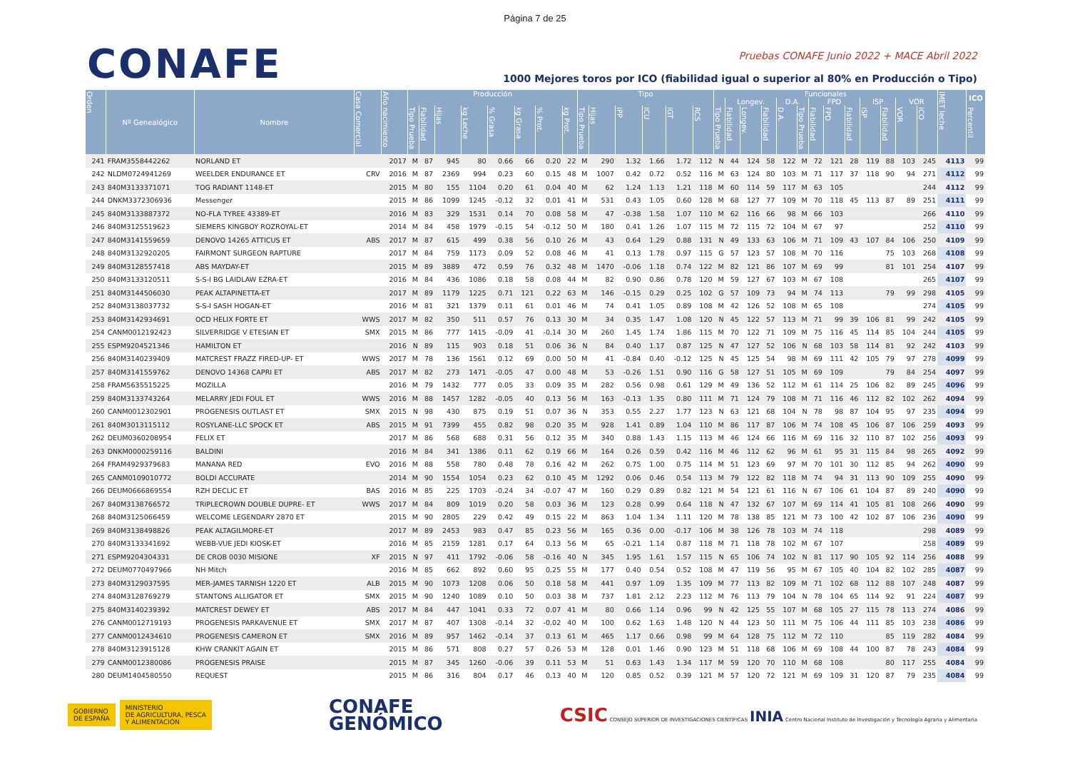Página 7 de 25
CONAFE
Pruebas CONAFE Junio 2022 + MACE Abril 2022
1000 Mejores toros por ICO (fiabilidad igual o superior al 80% en Producción o Tipo)
| Orden | Nº Genealógico | Nombre | Casa Comercial | Año nacimiento | Producción | | | | | | | | Tipo | | | | | | Funcionales | | | | | | | | | | | | | IMET leche | ICO |
| --- | --- | --- | --- | --- | --- | --- | --- | --- | --- | --- | --- | --- | --- | --- | --- | --- | --- | --- | --- | --- | --- | --- | --- | --- | --- | --- | --- | --- | --- | --- | --- | --- | --- |
| | | | | | | | | | | | | | | | | | | | | Longev. | | | D.A. | | FPD | | | ISP | | VOR | | | |
| | | | | | Tipo Prueba | Fiabilidad | Hijas | kg Leche | % Grasa | kg Grasa | % Prot. | kg Prot. | Tipo Prueba | Hijas | IPP | ICU | IGT | RCS | Tipo Prueba | Fiabilidad | Longev. | Fiabilidad | D.A. | Tipo Prueba | Fiabilidad | FPD | Fiabilidad | ISP | Fiabilidad | VOR | ICO | | Percentil |
| 241 | FRAM3558442262 | NORLAND ET | | 2017 | M | 87 | 945 | 80 | 0.66 | 66 | 0.20 | 22 | M | 290 | 1.32 | 1.66 | 1.72 | 112 | N | 44 | 124 | 58 | 122 | M | 72 | 121 | 28 | 119 | 88 | 103 | 245 | 4113 | 99 |
| 242 | NLDM0724941269 | WEELDER ENDURANCE ET | CRV | 2016 | M | 87 | 2369 | 994 | 0.23 | 60 | 0.15 | 48 | M | 1007 | 0.42 | 0.72 | 0.52 | 116 | M | 63 | 124 | 80 | 103 | M | 71 | 117 | 37 | 118 | 90 | 94 | 271 | 4112 | 99 |
| 243 | 840M3133371071 | TOG RADIANT 1148-ET | | 2015 | M | 80 | 155 | 1104 | 0.20 | 61 | 0.04 | 40 | M | 62 | 1.24 | 1.13 | 1.21 | 118 | M | 60 | 114 | 59 | 117 | M | 63 | 105 | | | | | 244 | 4112 | 99 |
| 244 | DNKM3372306936 | Messenger | | 2015 | M | 86 | 1099 | 1245 | -0.12 | 32 | 0.01 | 41 | M | 531 | 0.43 | 1.05 | 0.60 | 128 | M | 68 | 127 | 77 | 109 | M | 70 | 118 | 45 | 113 | 87 | 89 | 251 | 4111 | 99 |
| 245 | 840M3133887372 | NO-FLA TYREE 43389-ET | | 2016 | M | 83 | 329 | 1531 | 0.14 | 70 | 0.08 | 58 | M | 47 | -0.38 | 1.58 | 1.07 | 110 | M | 62 | 116 | 66 | 98 | M | 66 | 103 | | | | | 266 | 4110 | 99 |
| 246 | 840M3125519623 | SIEMERS KINGBOY ROZROYAL-ET | | 2014 | M | 84 | 458 | 1979 | -0.15 | 54 | -0.12 | 50 | M | 180 | 0.41 | 1.26 | 1.07 | 115 | M | 72 | 115 | 72 | 104 | M | 67 | 97 | | | | | 252 | 4110 | 99 |
| 247 | 840M3141559659 | DENOVO 14265 ATTICUS ET | ABS | 2017 | M | 87 | 615 | 499 | 0.38 | 56 | 0.10 | 26 | M | 43 | 0.64 | 1.29 | 0.88 | 131 | N | 49 | 133 | 63 | 106 | M | 71 | 109 | 43 | 107 | 84 | 106 | 250 | 4109 | 99 |
| 248 | 840M3132920205 | FAIRMONT SURGEON RAPTURE | | 2017 | M | 84 | 759 | 1173 | 0.09 | 52 | 0.08 | 46 | M | 41 | 0.13 | 1.78 | 0.97 | 115 | G | 57 | 123 | 57 | 108 | M | 70 | 116 | | | 75 | 103 | 268 | 4108 | 99 |
| 249 | 840M3128557418 | ABS MAYDAY-ET | | 2015 | M | 89 | 3889 | 472 | 0.59 | 76 | 0.32 | 48 | M | 1470 | -0.06 | 1.18 | 0.74 | 122 | M | 82 | 121 | 86 | 107 | M | 69 | 99 | | | 81 | 101 | 254 | 4107 | 99 |
| 250 | 840M3133120511 | S-S-I BG LAIDLAW EZRA-ET | | 2016 | M | 84 | 436 | 1086 | 0.18 | 58 | 0.08 | 44 | M | 82 | 0.90 | 0.86 | 0.78 | 120 | M | 59 | 127 | 67 | 103 | M | 67 | 108 | | | | | 265 | 4107 | 99 |
| 251 | 840M3144506030 | PEAK ALTAPINETTA-ET | | 2017 | M | 89 | 1179 | 1225 | 0.71 | 121 | 0.22 | 63 | M | 146 | -0.15 | 0.29 | 0.25 | 102 | G | 57 | 109 | 73 | 94 | M | 74 | 113 | | | 79 | 99 | 298 | 4105 | 99 |
| 252 | 840M3138037732 | S-S-I SASH HOGAN-ET | | 2016 | M | 81 | 321 | 1379 | 0.11 | 61 | 0.01 | 46 | M | 74 | 0.41 | 1.05 | 0.89 | 108 | M | 42 | 126 | 52 | 108 | M | 65 | 108 | | | | | 274 | 4105 | 99 |
| 253 | 840M3142934691 | OCD HELIX FORTE ET | WWS | 2017 | M | 82 | 350 | 511 | 0.57 | 76 | 0.13 | 30 | M | 34 | 0.35 | 1.47 | 1.08 | 120 | N | 45 | 122 | 57 | 113 | M | 71 | 99 | 39 | 106 | 81 | 99 | 242 | 4105 | 99 |
| 254 | CANM0012192423 | SILVERRIDGE V ETESIAN ET | SMX | 2015 | M | 86 | 777 | 1415 | -0.09 | 41 | -0.14 | 30 | M | 260 | 1.45 | 1.74 | 1.86 | 115 | M | 70 | 122 | 71 | 109 | M | 75 | 116 | 45 | 114 | 85 | 104 | 244 | 4105 | 99 |
| 255 | ESPM9204521346 | HAMILTON ET | | 2016 | N | 89 | 115 | 903 | 0.18 | 51 | 0.06 | 36 | N | 84 | 0.40 | 1.17 | 0.87 | 125 | N | 47 | 127 | 52 | 106 | N | 68 | 103 | 58 | 114 | 81 | 92 | 242 | 4103 | 99 |
| 256 | 840M3140239409 | MATCREST FRAZZ FIRED-UP- ET | WWS | 2017 | M | 78 | 136 | 1561 | 0.12 | 69 | 0.00 | 50 | M | 41 | -0.84 | 0.40 | -0.12 | 125 | N | 45 | 125 | 54 | 98 | M | 69 | 111 | 42 | 105 | 79 | 97 | 278 | 4099 | 99 |
| 257 | 840M3141559762 | DENOVO 14368 CAPRI ET | ABS | 2017 | M | 82 | 273 | 1471 | -0.05 | 47 | 0.00 | 48 | M | 53 | -0.26 | 1.51 | 0.90 | 116 | G | 58 | 127 | 51 | 105 | M | 69 | 109 | | | 79 | 84 | 254 | 4097 | 99 |
| 258 | FRAM5635515225 | MOZILLA | | 2016 | M | 79 | 1432 | 777 | 0.05 | 33 | 0.09 | 35 | M | 282 | 0.56 | 0.98 | 0.61 | 129 | M | 49 | 136 | 52 | 112 | M | 61 | 114 | 25 | 106 | 82 | 89 | 245 | 4096 | 99 |
| 259 | 840M3133743264 | MELARRY JEDI FOUL ET | WWS | 2016 | M | 88 | 1457 | 1282 | -0.05 | 40 | 0.13 | 56 | M | 163 | -0.13 | 1.35 | 0.80 | 111 | M | 71 | 124 | 79 | 108 | M | 71 | 116 | 46 | 112 | 82 | 102 | 262 | 4094 | 99 |
| 260 | CANM0012302901 | PROGENESIS OUTLAST ET | SMX | 2015 | N | 98 | 430 | 875 | 0.19 | 51 | 0.07 | 36 | N | 353 | 0.55 | 2.27 | 1.77 | 123 | N | 63 | 121 | 68 | 104 | N | 78 | 98 | 87 | 104 | 95 | 97 | 235 | 4094 | 99 |
| 261 | 840M3013115112 | ROSYLANE-LLC SPOCK ET | ABS | 2015 | M | 91 | 7399 | 455 | 0.82 | 98 | 0.20 | 35 | M | 928 | 1.41 | 0.89 | 1.04 | 110 | M | 86 | 117 | 87 | 106 | M | 74 | 108 | 45 | 106 | 87 | 106 | 259 | 4093 | 99 |
| 262 | DEUM0360208954 | FELIX ET | | 2017 | M | 86 | 568 | 688 | 0.31 | 56 | 0.12 | 35 | M | 340 | 0.88 | 1.43 | 1.15 | 113 | M | 46 | 124 | 66 | 116 | M | 69 | 116 | 32 | 110 | 87 | 102 | 256 | 4093 | 99 |
| 263 | DNKM0000259116 | BALDINI | | 2016 | M | 84 | 341 | 1386 | 0.11 | 62 | 0.19 | 66 | M | 164 | 0.26 | 0.59 | 0.42 | 116 | M | 46 | 112 | 62 | 96 | M | 61 | 95 | 31 | 115 | 84 | 98 | 265 | 4092 | 99 |
| 264 | FRAM4929379683 | MANANA RED | EVO | 2016 | M | 88 | 558 | 780 | 0.48 | 78 | 0.16 | 42 | M | 262 | 0.75 | 1.00 | 0.75 | 114 | M | 51 | 123 | 69 | 97 | M | 70 | 101 | 30 | 112 | 85 | 94 | 262 | 4090 | 99 |
| 265 | CANM0109010772 | BOLDI ACCURATE | | 2014 | M | 90 | 1554 | 1054 | 0.23 | 62 | 0.10 | 45 | M | 1292 | 0.06 | 0.46 | 0.54 | 113 | M | 79 | 122 | 82 | 118 | M | 74 | 94 | 31 | 113 | 90 | 109 | 255 | 4090 | 99 |
| 266 | DEUM0666869554 | RZH DECLIC ET | BAS | 2016 | M | 85 | 225 | 1703 | -0.24 | 34 | -0.07 | 47 | M | 160 | 0.29 | 0.89 | 0.82 | 121 | M | 54 | 121 | 61 | 116 | N | 67 | 106 | 61 | 104 | 87 | 89 | 240 | 4090 | 99 |
| 267 | 840M3138766572 | TRIPLECROWN DOUBLE DUPRE- ET | WWS | 2017 | M | 84 | 809 | 1019 | 0.20 | 58 | 0.03 | 36 | M | 123 | 0.28 | 0.99 | 0.64 | 118 | N | 47 | 132 | 67 | 107 | M | 69 | 114 | 41 | 105 | 81 | 108 | 266 | 4090 | 99 |
| 268 | 840M3125066459 | WELCOME LEGENDARY 2870 ET | | 2015 | M | 90 | 2805 | 229 | 0.42 | 49 | 0.15 | 22 | M | 863 | 1.04 | 1.34 | 1.11 | 120 | M | 78 | 138 | 85 | 121 | M | 73 | 100 | 42 | 102 | 87 | 106 | 236 | 4090 | 99 |
| 269 | 840M3138498826 | PEAK ALTAGILMORE-ET | | 2017 | M | 89 | 2453 | 983 | 0.47 | 85 | 0.23 | 56 | M | 165 | 0.36 | 0.00 | -0.17 | 106 | M | 38 | 126 | 78 | 103 | M | 74 | 118 | | | | | 298 | 4089 | 99 |
| 270 | 840M3133341692 | WEBB-VUE JEDI KIOSK-ET | | 2016 | M | 85 | 2159 | 1281 | 0.17 | 64 | 0.13 | 56 | M | 65 | -0.21 | 1.14 | 0.87 | 118 | M | 71 | 118 | 78 | 102 | M | 67 | 107 | | | | | 258 | 4089 | 99 |
| 271 | ESPM9204304331 | DE CROB 0030 MISIONE | XF | 2015 | N | 97 | 411 | 1792 | -0.06 | 58 | -0.16 | 40 | N | 345 | 1.95 | 1.61 | 1.57 | 115 | N | 65 | 106 | 74 | 102 | N | 81 | 117 | 90 | 105 | 92 | 114 | 256 | 4088 | 99 |
| 272 | DEUM0770497966 | NH Mitch | | 2016 | M | 85 | 662 | 892 | 0.60 | 95 | 0.25 | 55 | M | 177 | 0.40 | 0.54 | 0.52 | 108 | M | 47 | 119 | 56 | 95 | M | 67 | 105 | 40 | 104 | 82 | 102 | 285 | 4087 | 99 |
| 273 | 840M3129037595 | MER-JAMES TARNISH 1220 ET | ALB | 2015 | M | 90 | 1073 | 1208 | 0.06 | 50 | 0.18 | 58 | M | 441 | 0.97 | 1.09 | 1.35 | 109 | M | 77 | 113 | 82 | 109 | M | 71 | 102 | 68 | 112 | 88 | 107 | 248 | 4087 | 99 |
| 274 | 840M3128769279 | STANTONS ALLIGATOR ET | SMX | 2015 | M | 90 | 1240 | 1089 | 0.10 | 50 | 0.03 | 38 | M | 737 | 1.81 | 2.12 | 2.23 | 112 | M | 76 | 113 | 79 | 104 | N | 78 | 104 | 65 | 114 | 92 | 91 | 224 | 4087 | 99 |
| 275 | 840M3140239392 | MATCREST DEWEY ET | ABS | 2017 | M | 84 | 447 | 1041 | 0.33 | 72 | 0.07 | 41 | M | 80 | 0.66 | 1.14 | 0.96 | 99 | N | 42 | 125 | 55 | 107 | M | 68 | 105 | 27 | 115 | 78 | 113 | 274 | 4086 | 99 |
| 276 | CANM0012719193 | PROGENESIS PARKAVENUE ET | SMX | 2017 | M | 87 | 407 | 1308 | -0.14 | 32 | -0.02 | 40 | M | 100 | 0.62 | 1.63 | 1.48 | 120 | N | 44 | 123 | 50 | 111 | M | 75 | 106 | 44 | 111 | 85 | 103 | 238 | 4086 | 99 |
| 277 | CANM0012434610 | PROGENESIS CAMERON ET | SMX | 2016 | M | 89 | 957 | 1462 | -0.14 | 37 | 0.13 | 61 | M | 465 | 1.17 | 0.66 | 0.98 | 99 | M | 64 | 128 | 75 | 112 | M | 72 | 110 | | | 85 | 119 | 282 | 4084 | 99 |
| 278 | 840M3123915128 | KHW CRANKIT AGAIN ET | | 2015 | M | 86 | 571 | 808 | 0.27 | 57 | 0.26 | 53 | M | 128 | 0.01 | 1.46 | 0.90 | 123 | M | 51 | 118 | 68 | 106 | M | 69 | 108 | 44 | 100 | 87 | 78 | 243 | 4084 | 99 |
| 279 | CANM0012380086 | PROGENESIS PRAISE | | 2015 | M | 87 | 345 | 1260 | -0.06 | 39 | 0.11 | 53 | M | 51 | 0.63 | 1.43 | 1.34 | 117 | M | 59 | 120 | 70 | 110 | M | 68 | 108 | | | 80 | 117 | 255 | 4084 | 99 |
| 280 | DEUM1404580550 | REQUEST | | 2015 | M | 86 | 316 | 804 | 0.17 | 46 | 0.13 | 40 | M | 120 | 0.85 | 0.52 | 0.39 | 121 | M | 57 | 120 | 72 | 121 | M | 69 | 109 | 31 | 120 | 87 | 79 | 235 | 4084 | 99 |
GOBIERNO
DE ESPAÑA
MINISTERIO
DE AGRICULTURA, PESCA
Y ALIMENTACIÓN
CONAFE
GENÓMICO
CSIC CONSEJO SUPERIOR DE INVESTIGACIONES CIENTÍFICAS INIA Centro Nacional Instituto de Investigación y Tecnología Agraria y Alimentaria